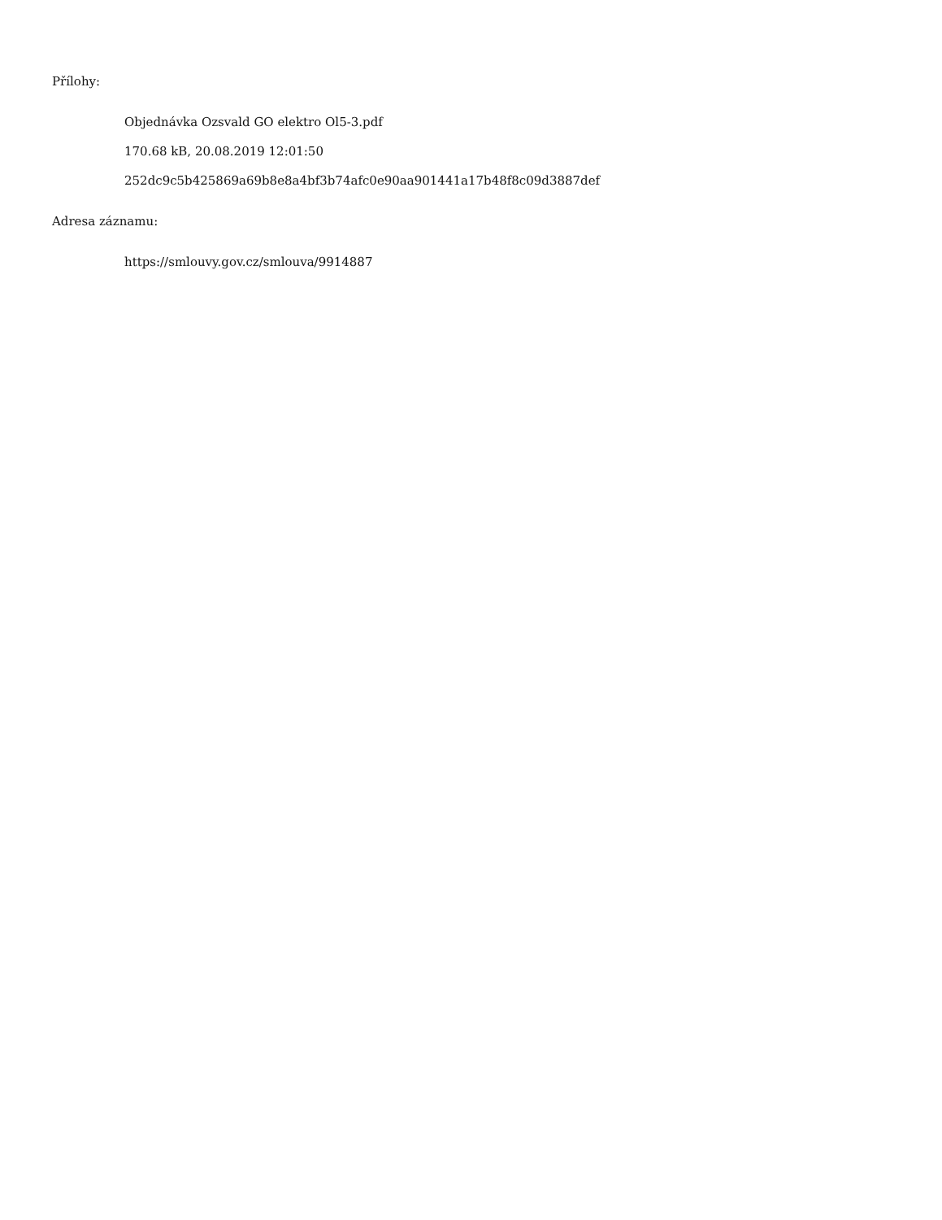Přílohy:
Objednávka Ozsvald GO elektro Ol5-3.pdf
170.68 kB, 20.08.2019 12:01:50
252dc9c5b425869a69b8e8a4bf3b74afc0e90aa901441a17b48f8c09d3887def
Adresa záznamu:
https://smlouvy.gov.cz/smlouva/9914887